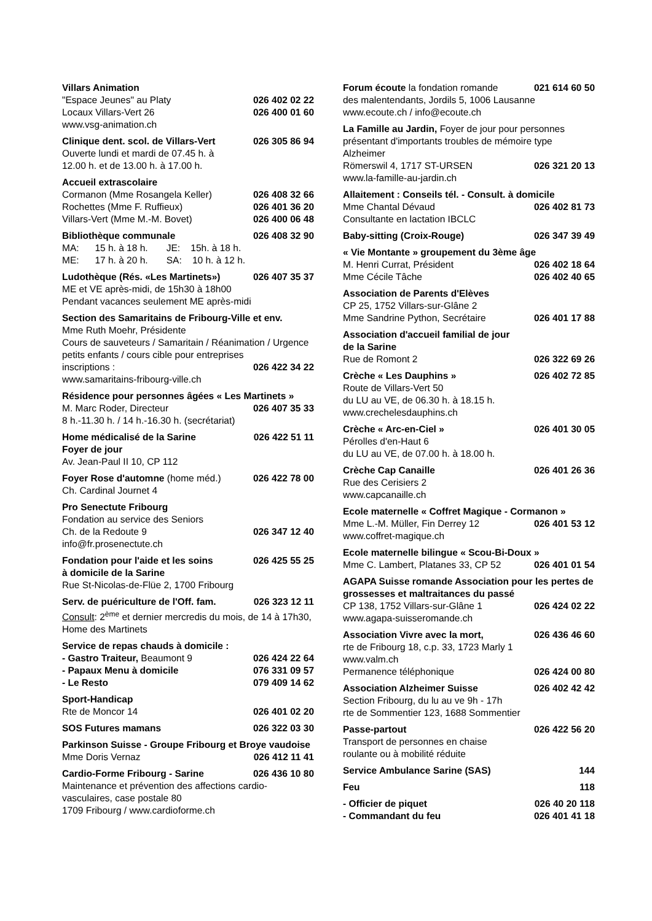Villars Animation
"Espace Jeunes" au Platy 026 402 02 22
Locaux Villars-Vert 26 026 400 01 60
www.vsg-animation.ch
Clinique dent. scol. de Villars-Vert 026 305 86 94
Ouverte lundi et mardi de 07.45 h. à
12.00 h. et de 13.00 h. à 17.00 h.
Accueil extrascolaire
Cormanon (Mme Rosangela Keller) 026 408 32 66
Rochettes (Mme F. Ruffieux) 026 401 36 20
Villars-Vert (Mme M.-M. Bovet) 026 400 06 48
Bibliothèque communale 026 408 32 90
MA: 15 h. à 18 h. JE: 15h. à 18 h.
ME: 17 h. à 20 h. SA: 10 h. à 12 h.
Ludothèque (Rés. «Les Martinets») 026 407 35 37
ME et VE après-midi, de 15h30 à 18h00
Pendant vacances seulement ME après-midi
Section des Samaritains de Fribourg-Ville et env.
Mme Ruth Moehr, Présidente
Cours de sauveteurs / Samaritain / Réanimation / Urgence petits enfants / cours cible pour entreprises
inscriptions : 026 422 34 22
www.samaritains-fribourg-ville.ch
Résidence pour personnes âgées « Les Martinets »
M. Marc Roder, Directeur 026 407 35 33
8 h.-11.30 h. / 14 h.-16.30 h. (secrétariat)
Home médicalisé de la Sarine 026 422 51 11
Foyer de jour
Av. Jean-Paul II 10, CP 112
Foyer Rose d'automne (home méd.) 026 422 78 00
Ch. Cardinal Journet 4
Pro Senectute Fribourg
Fondation au service des Seniors
Ch. de la Redoute 9 026 347 12 40
info@fr.prosenectute.ch
Fondation pour l'aide et les soins 026 425 55 25
à domicile de la Sarine
Rue St-Nicolas-de-Flüe 2, 1700 Fribourg
Serv. de puériculture de l'Off. fam. 026 323 12 11
Consult: 2<sup>ème</sup> et dernier mercredis du mois, de 14 à 17h30, Home des Martinets
Service de repas chauds à domicile :
- Gastro Traiteur, Beaumont 9 026 424 22 64
- Papaux Menu à domicile 076 331 09 57
- Le Resto 079 409 14 62
Sport-Handicap
Rte de Moncor 14 026 401 02 20
SOS Futures mamans 026 322 03 30
Parkinson Suisse - Groupe Fribourg et Broye vaudoise
Mme Doris Vernaz 026 412 11 41
Cardio-Forme Fribourg - Sarine 026 436 10 80
Maintenance et prévention des affections cardio-vasculaires, case postale 80
1709 Fribourg / www.cardioforme.ch
Forum écoute la fondation romande 021 614 60 50
des malentendants, Jordils 5, 1006 Lausanne
www.ecoute.ch / info@ecoute.ch
La Famille au Jardin, Foyer de jour pour personnes présentant d'importants troubles de mémoire type Alzheimer
Römerswil 4, 1717 ST-URSEN 026 321 20 13
www.la-famille-au-jardin.ch
Allaitement : Conseils tél. - Consult. à domicile
Mme Chantal Dévaud 026 402 81 73
Consultante en lactation IBCLC
Baby-sitting (Croix-Rouge) 026 347 39 49
« Vie Montante » groupement du 3ème âge
M. Henri Currat, Président 026 402 18 64
Mme Cécile Tâche 026 402 40 65
Association de Parents d'Elèves
CP 25, 1752 Villars-sur-Glâne 2
Mme Sandrine Python, Secrétaire 026 401 17 88
Association d'accueil familial de jour
de la Sarine
Rue de Romont 2 026 322 69 26
Crèche « Les Dauphins » 026 402 72 85
Route de Villars-Vert 50
du LU au VE, de 06.30 h. à 18.15 h.
www.crechelesdauphins.ch
Crèche « Arc-en-Ciel » 026 401 30 05
Pérolles d'en-Haut 6
du LU au VE, de 07.00 h. à 18.00 h.
Crèche Cap Canaille 026 401 26 36
Rue des Cerisiers 2
www.capcanaille.ch
Ecole maternelle « Coffret Magique - Cormanon »
Mme L.-M. Müller, Fin Derrey 12 026 401 53 12
www.coffret-magique.ch
Ecole maternelle bilingue « Scou-Bi-Doux »
Mme C. Lambert, Platanes 33, CP 52 026 401 01 54
AGAPA Suisse romande Association pour les pertes de grossesses et maltraitances du passé
CP 138, 1752 Villars-sur-Glâne 1 026 424 02 22
www.agapa-suisseromande.ch
Association Vivre avec la mort, 026 436 46 60
rte de Fribourg 18, c.p. 33, 1723 Marly 1
www.valm.ch
Permanence téléphonique 026 424 00 80
Association Alzheimer Suisse 026 402 42 42
Section Fribourg, du lu au ve 9h - 17h
rte de Sommentier 123, 1688 Sommentier
Passe-partout 026 422 56 20
Transport de personnes en chaise
roulante ou à mobilité réduite
Service Ambulance Sarine (SAS) 144
Feu 118
- Officier de piquet 026 40 20 118
- Commandant du feu 026 401 41 18